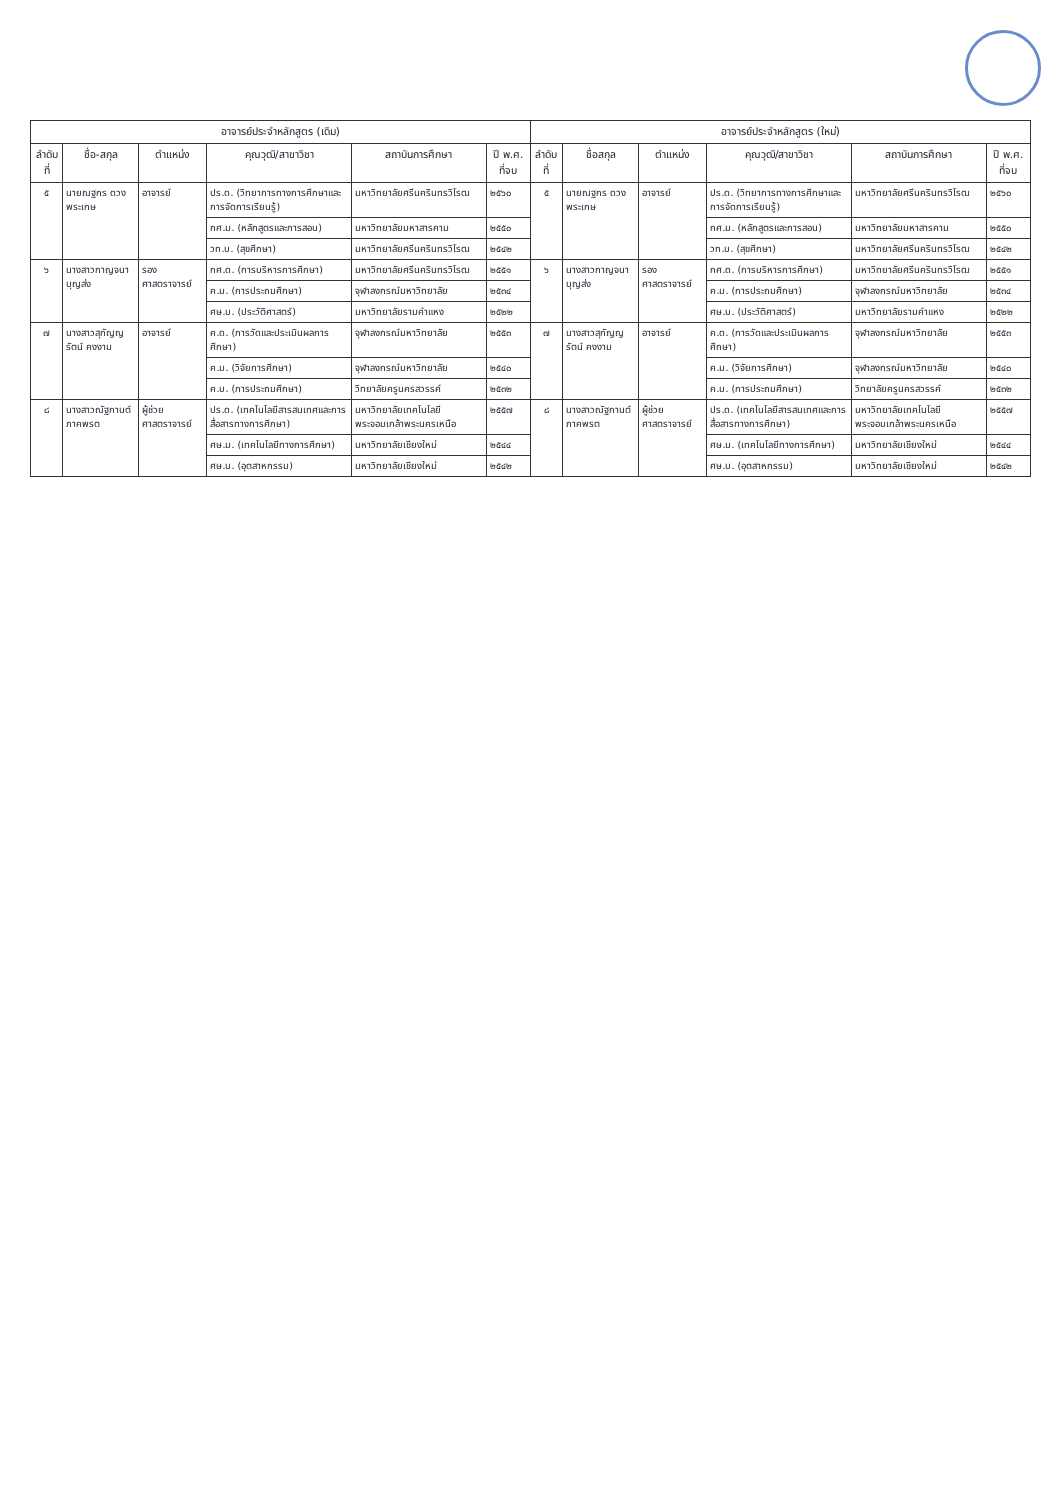| อาจารย์ประจำหลักสูตร (เดิม) | | | | | | อาจารย์ประจำหลักสูตร (ใหม่) | | | | | |
| --- | --- | --- | --- | --- | --- | --- | --- | --- | --- | --- | --- |
| ลำดับที่ | ชื่อ-สกุล | ตำแหน่ง | คุณวุฒิ/สาขาวิชา | สถาบันการศึกษา | ปี พ.ศ. ที่จบ | ลำดับที่ | ชื่อสกุล | ตำแหน่ง | คุณวุฒิ/สาขาวิชา | สถาบันการศึกษา | ปี พ.ศ. ที่จบ |
| ๕ | นายณฐกร ดวงพระเกษ | อาจารย์ | ปร.ด. (วิทยาการทางการศึกษาและการจัดการเรียนรู้) | มหาวิทยาลัยศรีนครินทรวิโรฒ | ๒๕๖๐ | ๕ | นายณฐกร ดวงพระเกษ | อาจารย์ | ปร.ด. (วิทยาการทางการศึกษาและการจัดการเรียนรู้) | มหาวิทยาลัยศรีนครินทรวิโรฒ | ๒๕๖๐ |
| | | | กศ.ม. (หลักสูตรและการสอน) | มหาวิทยาลัยมหาสารคาม | ๒๕๕๐ | | | | กศ.ม. (หลักสูตรและการสอน) | มหาวิทยาลัยมหาสารคาม | ๒๕๕๐ |
| | | | วท.บ. (สุขศึกษา) | มหาวิทยาลัยศรีนครินทรวิโรฒ | ๒๕๔๒ | | | | วท.บ. (สุขศึกษา) | มหาวิทยาลัยศรีนครินทรวิโรฒ | ๒๕๔๒ |
| ๖ | นางสาวกาญจนา บุญส่ง | รองศาสตราจารย์ | กศ.ด. (การบริหารการศึกษา) | มหาวิทยาลัยศรีนครินทรวิโรฒ | ๒๕๕๑ | ๖ | นางสาวกาญจนา บุญส่ง | รองศาสตราจารย์ | กศ.ด. (การบริหารการศึกษา) | มหาวิทยาลัยศรีนครินทรวิโรฒ | ๒๕๕๑ |
| | | | ค.ม. (การประถมศึกษา) | จุฬาลงกรณ์มหาวิทยาลัย | ๒๕๓๔ | | | | ค.ม. (การประถมศึกษา) | จุฬาลงกรณ์มหาวิทยาลัย | ๒๕๓๔ |
| | | | ศษ.บ. (ประวัติศาสตร์) | มหาวิทยาลัยรามคำแหง | ๒๕๒๒ | | | | ศษ.บ. (ประวัติศาสตร์) | มหาวิทยาลัยรามคำแหง | ๒๕๒๒ |
| ๗ | นางสาวสุกัญญรัตน์ คงงาม | อาจารย์ | ค.ด. (การวัดและประเมินผลการศึกษา) | จุฬาลงกรณ์มหาวิทยาลัย | ๒๕๕๓ | ๗ | นางสาวสุกัญญรัตน์ คงงาม | อาจารย์ | ค.ด. (การวัดและประเมินผลการศึกษา) | จุฬาลงกรณ์มหาวิทยาลัย | ๒๕๕๓ |
| | | | ค.ม. (วิจัยการศึกษา) | จุฬาลงกรณ์มหาวิทยาลัย | ๒๕๔๐ | | | | ค.ม. (วิจัยการศึกษา) | จุฬาลงกรณ์มหาวิทยาลัย | ๒๕๔๐ |
| | | | ค.บ. (การประถมศึกษา) | วิทยาลัยครูนครสวรรค์ | ๒๕๓๒ | | | | ค.บ. (การประถมศึกษา) | วิทยาลัยครูนครสวรรค์ | ๒๕๓๒ |
| ๘ | นางสาวณัฐกานต์ ภาคพรต | ผู้ช่วยศาสตราจารย์ | ปร.ด. (เทคโนโลยีสารสนเทศและการสื่อสารทางการศึกษา) | มหาวิทยาลัยเทคโนโลยีพระจอมเกล้าพระนครเหนือ | ๒๕๕๗ | ๘ | นางสาวณัฐกานต์ ภาคพรต | ผู้ช่วยศาสตราจารย์ | ปร.ด. (เทคโนโลยีสารสนเทศและการสื่อสารทางการศึกษา) | มหาวิทยาลัยเทคโนโลยีพระจอมเกล้าพระนครเหนือ | ๒๕๕๗ |
| | | | ศษ.ม. (เทคโนโลยีทางการศึกษา) | มหาวิทยาลัยเชียงใหม่ | ๒๕๔๔ | | | | ศษ.ม. (เทคโนโลยีทางการศึกษา) | มหาวิทยาลัยเชียงใหม่ | ๒๕๔๔ |
| | | | ศษ.บ. (อุตสาหกรรม) | มหาวิทยาลัยเชียงใหม่ | ๒๕๔๒ | | | | ศษ.บ. (อุตสาหกรรม) | มหาวิทยาลัยเชียงใหม่ | ๒๕๔๒ |